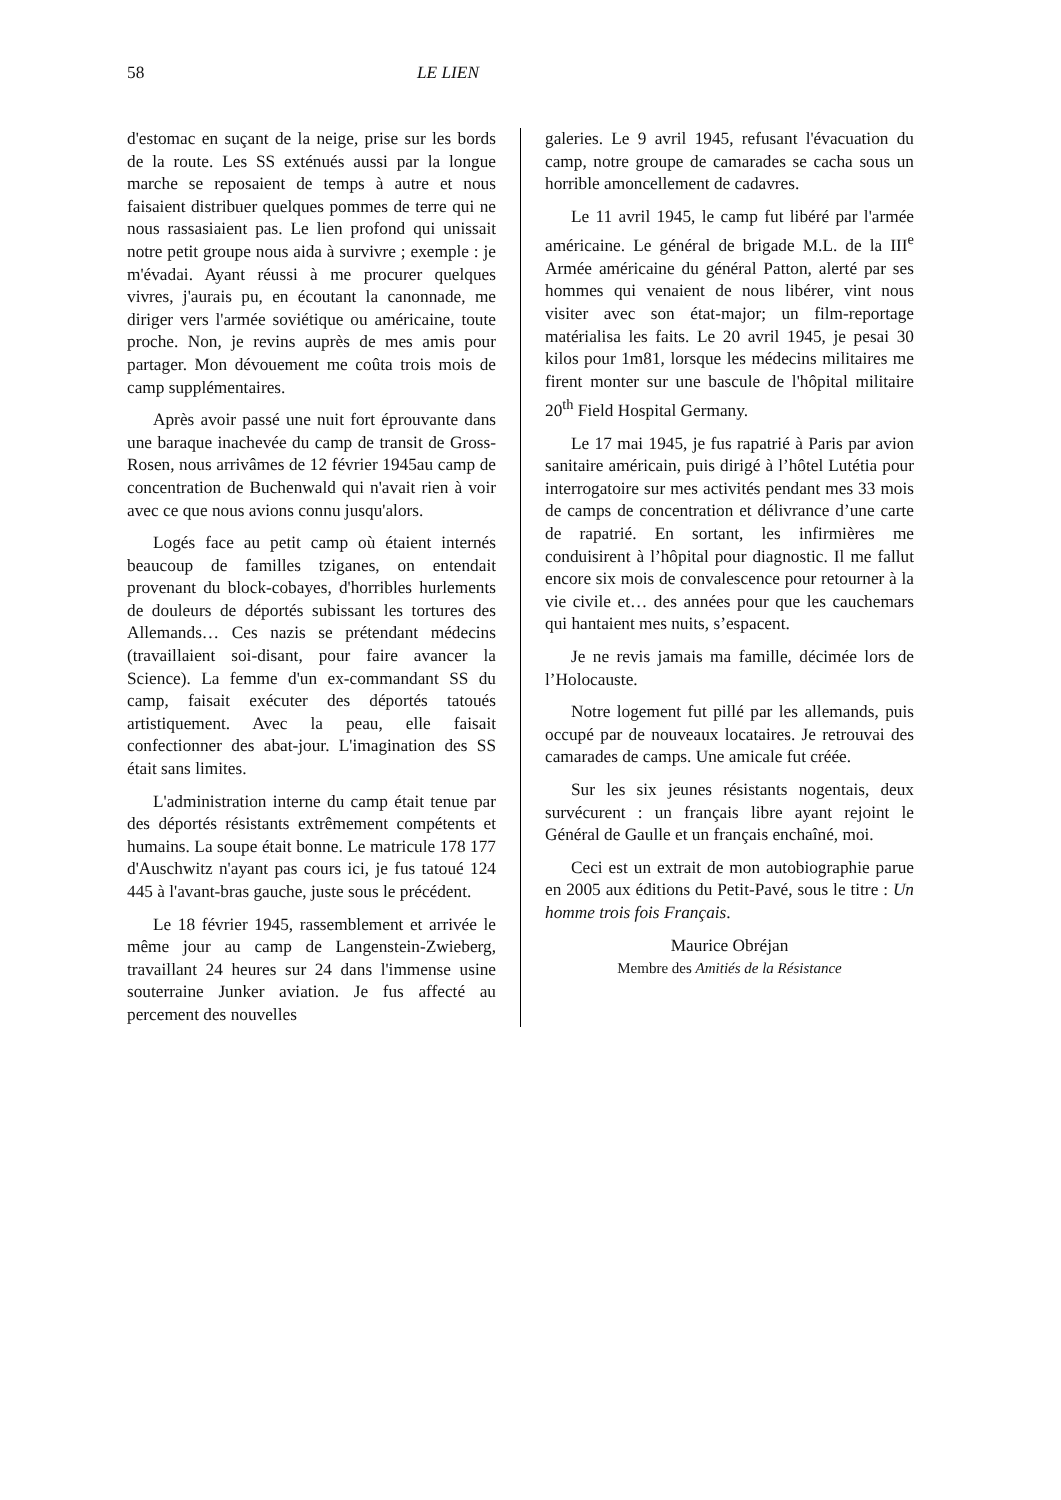58 LE LIEN
d'estomac en suçant de la neige, prise sur les bords de la route. Les SS exténués aussi par la longue marche se reposaient de temps à autre et nous faisaient distribuer quelques pommes de terre qui ne nous rassasiaient pas. Le lien profond qui unissait notre petit groupe nous aida à survivre ; exemple : je m'évadai. Ayant réussi à me procurer quelques vivres, j'aurais pu, en écoutant la canonnade, me diriger vers l'armée soviétique ou américaine, toute proche. Non, je revins auprès de mes amis pour partager. Mon dévouement me coûta trois mois de camp supplémentaires.
Après avoir passé une nuit fort éprouvante dans une baraque inachevée du camp de transit de Gross-Rosen, nous arrivâmes de 12 février 1945au camp de concentration de Buchenwald qui n'avait rien à voir avec ce que nous avions connu jusqu'alors.
Logés face au petit camp où étaient internés beaucoup de familles tziganes, on entendait provenant du block-cobayes, d'horribles hurlements de douleurs de déportés subissant les tortures des Allemands… Ces nazis se prétendant médecins (travaillaient soi-disant, pour faire avancer la Science). La femme d'un ex-commandant SS du camp, faisait exécuter des déportés tatoués artistiquement. Avec la peau, elle faisait confectionner des abat-jour. L'imagination des SS était sans limites.
L'administration interne du camp était tenue par des déportés résistants extrêmement compétents et humains. La soupe était bonne. Le matricule 178 177 d'Auschwitz n'ayant pas cours ici, je fus tatoué 124 445 à l'avant-bras gauche, juste sous le précédent.
Le 18 février 1945, rassemblement et arrivée le même jour au camp de Langenstein-Zwieberg, travaillant 24 heures sur 24 dans l'immense usine souterraine Junker aviation. Je fus affecté au percement des nouvelles
galeries. Le 9 avril 1945, refusant l'évacuation du camp, notre groupe de camarades se cacha sous un horrible amoncellement de cadavres.
Le 11 avril 1945, le camp fut libéré par l'armée américaine. Le général de brigade M.L. de la III<sup>e</sup> Armée américaine du général Patton, alerté par ses hommes qui venaient de nous libérer, vint nous visiter avec son état-major; un film-reportage matérialisa les faits. Le 20 avril 1945, je pesai 30 kilos pour 1m81, lorsque les médecins militaires me firent monter sur une bascule de l'hôpital militaire 20<sup>th</sup> Field Hospital Germany.
Le 17 mai 1945, je fus rapatrié à Paris par avion sanitaire américain, puis dirigé à l’hôtel Lutétia pour interrogatoire sur mes activités pendant mes 33 mois de camps de concentration et délivrance d’une carte de rapatrié. En sortant, les infirmières me conduisirent à l’hôpital pour diagnostic. Il me fallut encore six mois de convalescence pour retourner à la vie civile et… des années pour que les cauchemars qui hantaient mes nuits, s’espacent.
Je ne revis jamais ma famille, décimée lors de l’Holocauste.
Notre logement fut pillé par les allemands, puis occupé par de nouveaux locataires. Je retrouvai des camarades de camps. Une amicale fut créée.
Sur les six jeunes résistants nogentais, deux survécurent : un français libre ayant rejoint le Général de Gaulle et un français enchaîné, moi.
Ceci est un extrait de mon autobiographie parue en 2005 aux éditions du Petit-Pavé, sous le titre : Un homme trois fois Français.
Maurice Obréjan
Membre des Amitiés de la Résistance